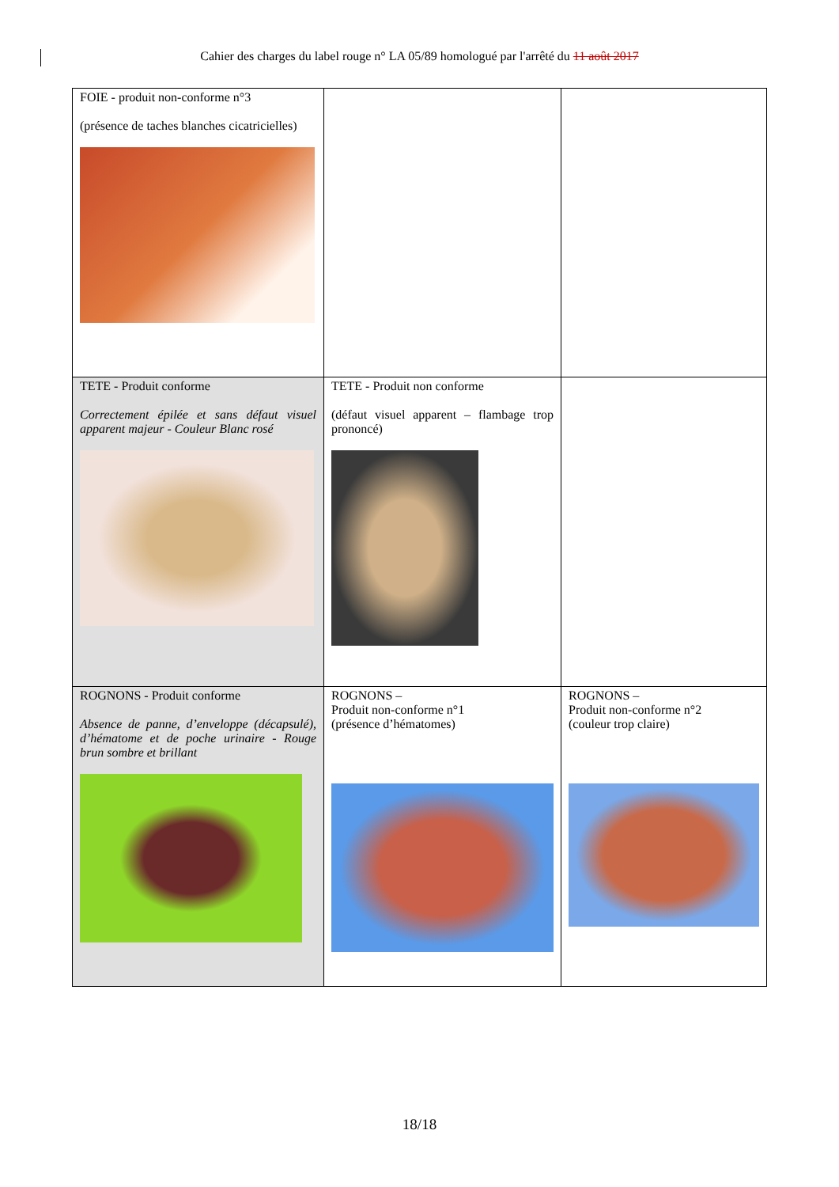Cahier des charges du label rouge n° LA 05/89 homologué par l'arrêté du 11 août 2017
| FOIE - produit non-conforme n°3 (présence de taches blanches cicatricielles) | | |
| TETE - Produit conforme Correctement épilée et sans défaut visuel apparent majeur - Couleur Blanc rosé | TETE - Produit non conforme (défaut visuel apparent – flambage trop prononcé) | |
| ROGNONS - Produit conforme Absence de panne, d’enveloppe (décapsulé), d’hématome et de poche urinaire - Rouge brun sombre et brillant | ROGNONS – Produit non-conforme n°1 (présence d’hématomes) | ROGNONS – Produit non-conforme n°2 (couleur trop claire) |
18/18